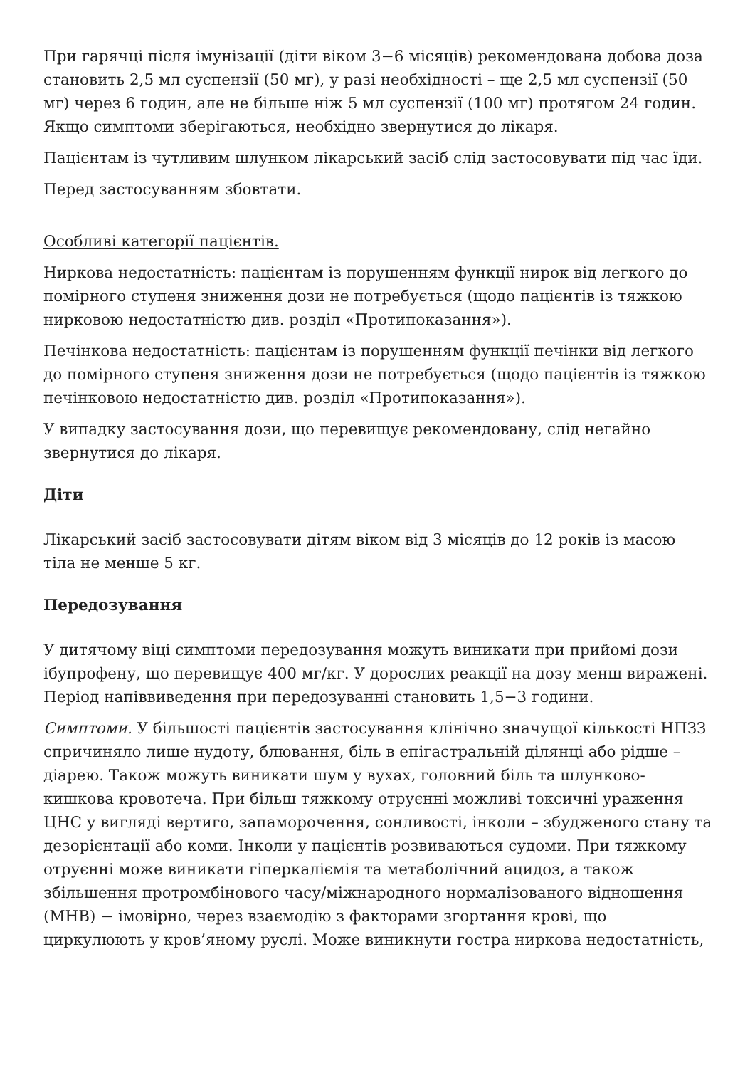При гарячці після імунізації (діти віком 3−6 місяців) рекомендована добова доза становить 2,5 мл суспензії (50 мг), у разі необхідності – ще 2,5 мл суспензії (50 мг) через 6 годин, але не більше ніж 5 мл суспензії (100 мг) протягом 24 годин. Якщо симптоми зберігаються, необхідно звернутися до лікаря.
Пацієнтам із чутливим шлунком лікарський засіб слід застосовувати під час їди.
Перед застосуванням збовтати.
Особливі категорії пацієнтів.
Ниркова недостатність: пацієнтам із порушенням функції нирок від легкого до помірного ступеня зниження дози не потребується (щодо пацієнтів із тяжкою нирковою недостатністю див. розділ «Протипоказання»).
Печінкова недостатність: пацієнтам із порушенням функції печінки від легкого до помірного ступеня зниження дози не потребується (щодо пацієнтів із тяжкою печінковою недостатністю див. розділ «Протипоказання»).
У випадку застосування дози, що перевищує рекомендовану, слід негайно звернутися до лікаря.
Діти
Лікарський засіб застосовувати дітям віком від 3 місяців до 12 років із масою тіла не менше 5 кг.
Передозування
У дитячому віці симптоми передозування можуть виникати при прийомі дози ібупрофену, що перевищує 400 мг/кг. У дорослих реакції на дозу менш виражені. Період напіввиведення при передозуванні становить 1,5−3 години.
Симптоми. У більшості пацієнтів застосування клінічно значущої кількості НПЗЗ спричиняло лише нудоту, блювання, біль в епігастральній ділянці або рідше – діарею. Також можуть виникати шум у вухах, головний біль та шлунково-кишкова кровотеча. При більш тяжкому отруєнні можливі токсичні ураження ЦНС у вигляді вертиго, запаморочення, сонливості, інколи – збудженого стану та дезорієнтації або коми. Інколи у пацієнтів розвиваються судоми. При тяжкому отруєнні може виникати гіперкаліємія та метаболічний ацидоз, а також збільшення протромбінового часу/міжнародного нормалізованого відношення (МНВ) − імовірно, через взаємодію з факторами згортання крові, що циркулюють у кров’яному руслі. Може виникнути гостра ниркова недостатність,